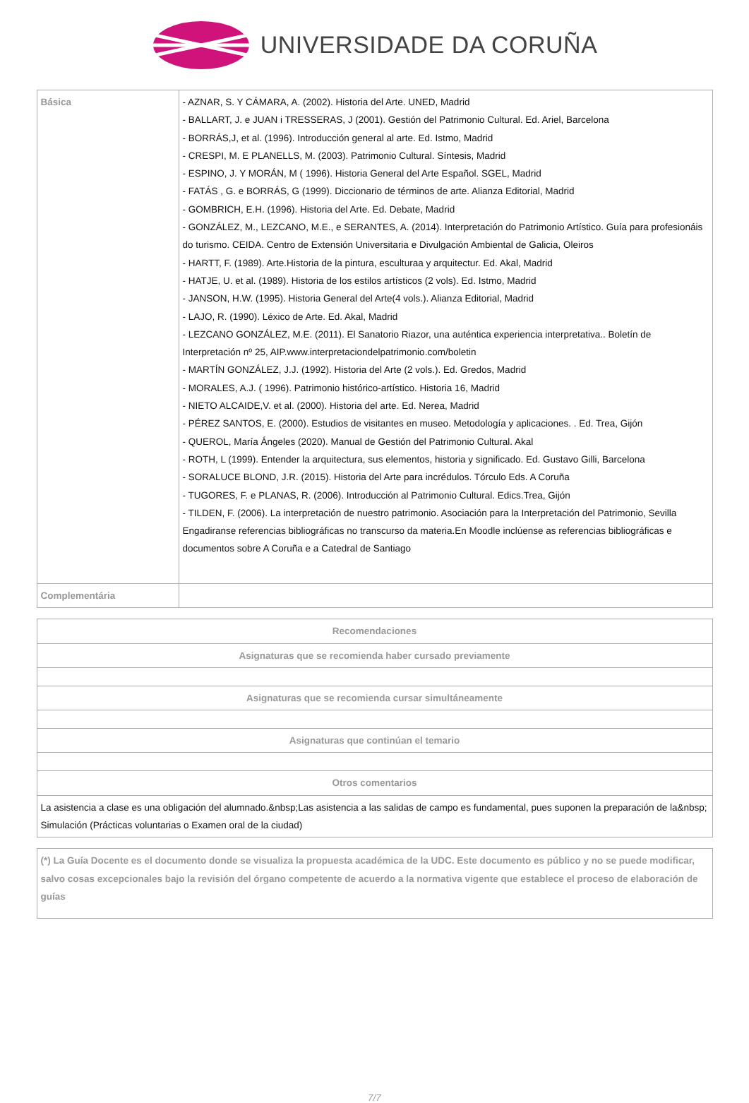UNIVERSIDADE DA CORUÑA
| Básica | - AZNAR, S. Y CÁMARA, A. (2002). Historia del Arte. UNED, Madrid - BALLART, J. e JUAN i TRESSERAS, J (2001). Gestión del Patrimonio Cultural. Ed. Ariel, Barcelona - BORRÁS,J, et al. (1996). Introducción general al arte. Ed. Istmo, Madrid - CRESPI, M. E PLANELLS, M. (2003). Patrimonio Cultural. Síntesis, Madrid - ESPINO, J. Y MORÁN, M ( 1996). Historia General del Arte Español. SGEL, Madrid - FATÁS , G. e BORRÁS, G (1999). Diccionario de términos de arte. Alianza Editorial, Madrid - GOMBRICH, E.H. (1996). Historia del Arte. Ed. Debate, Madrid - GONZÁLEZ, M., LEZCANO, M.E., e SERANTES, A. (2014). Interpretación do Patrimonio Artístico. Guía para profesionáis do turismo. CEIDA. Centro de Extensión Universitaria e Divulgación Ambiental de Galicia, Oleiros - HARTT, F. (1989). Arte.Historia de la pintura, esculturaa y arquitectur. Ed. Akal, Madrid - HATJE, U. et al. (1989). Historia de los estilos artísticos (2 vols). Ed. Istmo, Madrid - JANSON, H.W. (1995). Historia General del Arte(4 vols.). Alianza Editorial, Madrid - LAJO, R. (1990). Léxico de Arte. Ed. Akal, Madrid - LEZCANO GONZÁLEZ, M.E. (2011). El Sanatorio Riazor, una auténtica experiencia interpretativa.. Boletín de Interpretación nº 25, AIP.www.interpretaciondelpatrimonio.com/boletin - MARTÍN GONZÁLEZ, J.J. (1992). Historia del Arte (2 vols.). Ed. Gredos, Madrid - MORALES, A.J. ( 1996). Patrimonio histórico-artístico. Historia 16, Madrid - NIETO ALCAIDE,V. et al. (2000). Historia del arte. Ed. Nerea, Madrid - PÉREZ SANTOS, E. (2000). Estudios de visitantes en museo. Metodología y aplicaciones. . Ed. Trea, Gijón - QUEROL, María Ángeles (2020). Manual de Gestión del Patrimonio Cultural. Akal - ROTH, L (1999). Entender la arquitectura, sus elementos, historia y significado. Ed. Gustavo Gilli, Barcelona - SORALUCE BLOND, J.R. (2015). Historia del Arte para incrédulos. Tórculo Eds. A Coruña - TUGORES, F. e PLANAS, R. (2006). Introducción al Patrimonio Cultural. Edics.Trea, Gijón - TILDEN, F. (2006). La interpretación de nuestro patrimonio. Asociación para la Interpretación del Patrimonio, Sevilla Engadiranse referencias bibliográficas no transcurso da materia.En Moodle inclúense as referencias bibliográficas e documentos sobre A Coruña e a Catedral de Santiago |
| Complementária | |
| Recomendaciones |
| --- |
| Asignaturas que se recomienda haber cursado previamente |
| Asignaturas que se recomienda cursar simultáneamente |
| Asignaturas que continúan el temario |
| Otros comentarios |
| La asistencia a clase es una obligación del alumnado.&nbsp;Las asistencia a las salidas de campo es fundamental, pues suponen la preparación de la&nbsp; Simulación (Prácticas voluntarias o Examen oral de la ciudad) |
| (*) La Guía Docente es el documento donde se visualiza la propuesta académica de la UDC. Este documento es público y no se puede modificar, salvo cosas excepcionales bajo la revisión del órgano competente de acuerdo a la normativa vigente que establece el proceso de elaboración de guías |
7/7